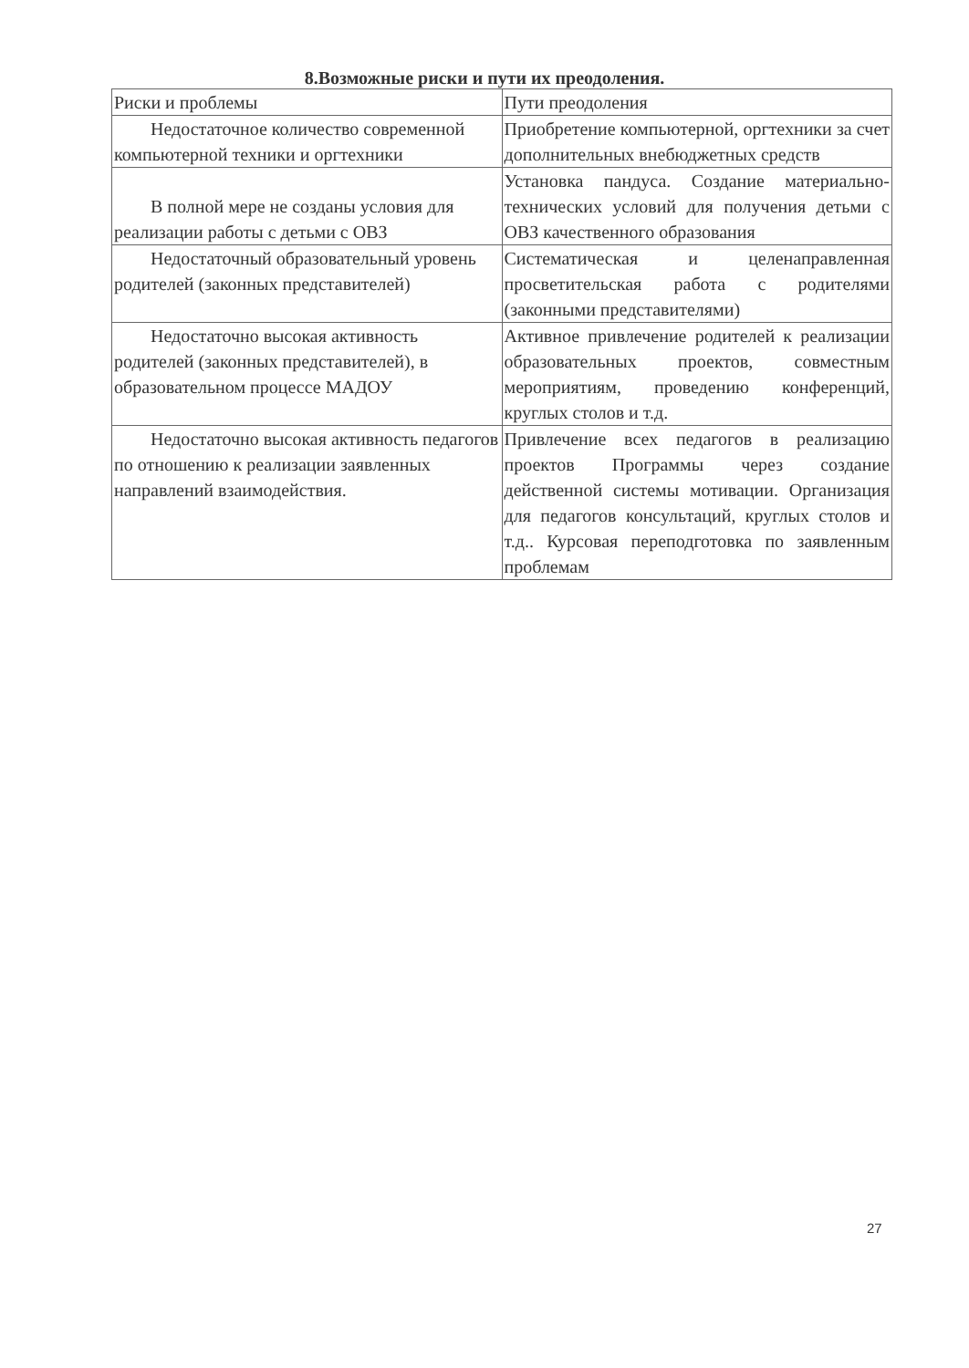8.Возможные риски и пути их преодоления.
| Риски и проблемы | Пути преодоления |
| Недостаточное количество современной компьютерной техники и оргтехники | Приобретение компьютерной, оргтехники за счет дополнительных внебюджетных средств |
| В полной мере не созданы условия для реализации работы с детьми с ОВЗ | Установка пандуса. Создание материально-технических условий для получения детьми с ОВЗ качественного образования |
| Недостаточный образовательный уровень родителей (законных представителей) | Систематическая и целенаправленная просветительская работа с родителями (законными представителями) |
| Недостаточно высокая активность родителей (законных представителей), в образовательном процессе МАДОУ | Активное привлечение родителей к реализации образовательных проектов, совместным мероприятиям, проведению конференций, круглых столов и т.д. |
| Недостаточно высокая активность педагогов по отношению к реализации заявленных направлений взаимодействия. | Привлечение всех педагогов в реализацию проектов Программы через создание действенной системы мотивации. Организация для педагогов консультаций, круглых столов и т.д.. Курсовая переподготовка по заявленным проблемам |
27